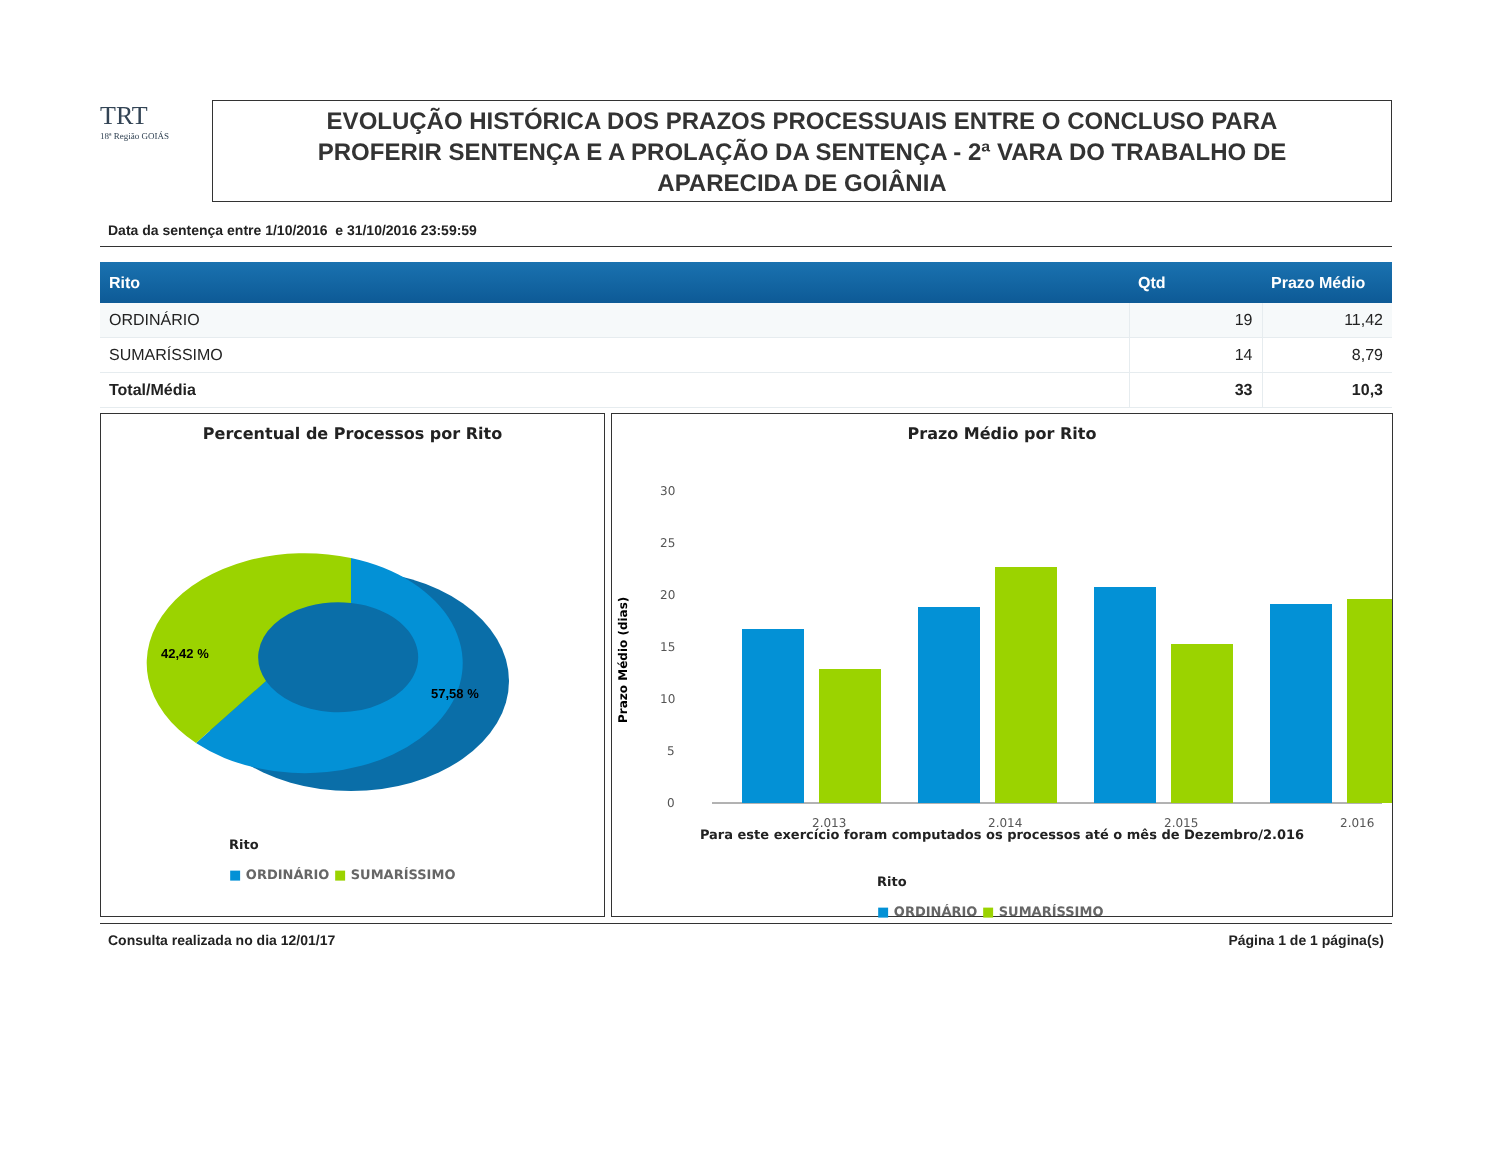TRT
18ª Região GOIÁS
EVOLUÇÃO HISTÓRICA DOS PRAZOS PROCESSUAIS ENTRE O CONCLUSO PARA
PROFERIR SENTENÇA E A PROLAÇÃO DA SENTENÇA - 2ª VARA DO TRABALHO DE
APARECIDA DE GOIÂNIA
Data da sentença entre 1/10/2016 e 31/10/2016 23:59:59
| Rito | Qtd | Prazo Médio |
| --- | --- | --- |
| ORDINÁRIO | 19 | 11,42 |
| SUMARÍSSIMO | 14 | 8,79 |
| Total/Média | 33 | 10,3 |
Percentual de Processos por Rito
42,42 %
57,58 %
Rito
■ ORDINÁRIO ■ SUMARÍSSIMO
Prazo Médio por Rito
Prazo Médio (dias)
30
25
20
15
10
5
0
2.013
2.014
2.015
2.016
Para este exercício foram computados os processos até o mês de Dezembro/2.016
16,76 13,09 19 22,79 20,94 15,31 19,15 19,74
Rito
■ ORDINÁRIO ■ SUMARÍSSIMO
Consulta realizada no dia 12/01/17 Página 1 de 1 página(s)